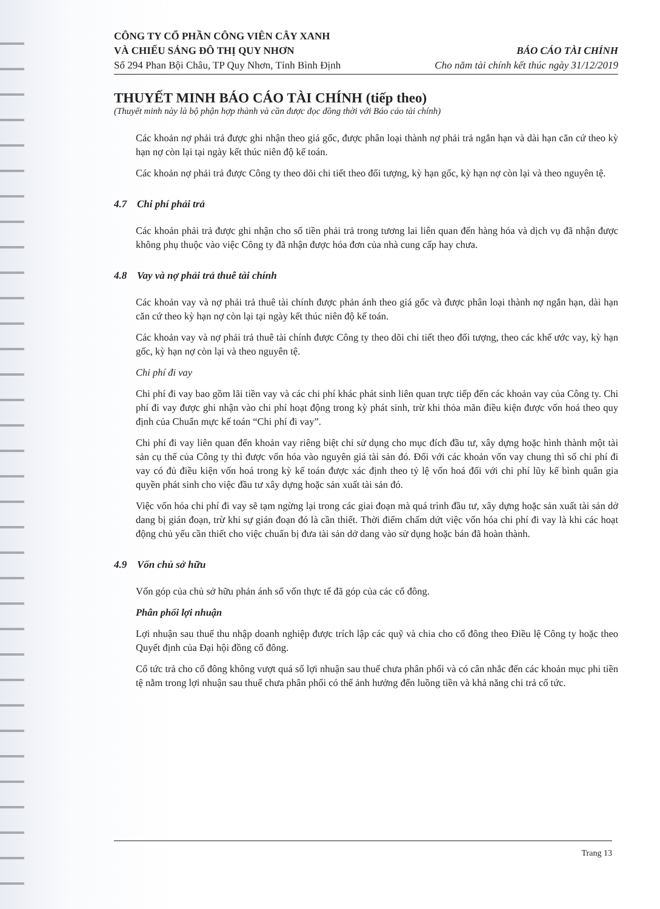CÔNG TY CỔ PHẦN CÔNG VIÊN CÂY XANH
VÀ CHIẾU SÁNG ĐÔ THỊ QUY NHƠN
Số 294 Phan Bội Châu, TP Quy Nhơn, Tỉnh Bình Định
BÁO CÁO TÀI CHÍNH
Cho năm tài chính kết thúc ngày 31/12/2019
THUYẾT MINH BÁO CÁO TÀI CHÍNH (tiếp theo)
(Thuyết minh này là bộ phận hợp thành và cần được đọc đồng thời với Báo cáo tài chính)
Các khoản nợ phải trả được ghi nhận theo giá gốc, được phân loại thành nợ phải trả ngắn hạn và dài hạn căn cứ theo kỳ hạn nợ còn lại tại ngày kết thúc niên độ kế toán.
Các khoản nợ phải trả được Công ty theo dõi chi tiết theo đối tượng, kỳ hạn gốc, kỳ hạn nợ còn lại và theo nguyên tệ.
4.7 Chi phí phải trả
Các khoản phải trả được ghi nhận cho số tiền phải trả trong tương lai liên quan đến hàng hóa và dịch vụ đã nhận được không phụ thuộc vào việc Công ty đã nhận được hóa đơn của nhà cung cấp hay chưa.
4.8 Vay và nợ phải trả thuê tài chính
Các khoản vay và nợ phải trả thuê tài chính được phản ánh theo giá gốc và được phân loại thành nợ ngắn hạn, dài hạn căn cứ theo kỳ hạn nợ còn lại tại ngày kết thúc niên độ kế toán.
Các khoản vay và nợ phải trả thuê tài chính được Công ty theo dõi chi tiết theo đối tượng, theo các khế ước vay, kỳ hạn gốc, kỳ hạn nợ còn lại và theo nguyên tệ.
Chi phí đi vay
Chi phí đi vay bao gồm lãi tiền vay và các chi phí khác phát sinh liên quan trực tiếp đến các khoản vay của Công ty. Chi phí đi vay được ghi nhận vào chi phí hoạt động trong kỳ phát sinh, trừ khi thỏa mãn điều kiện được vốn hoá theo quy định của Chuẩn mực kế toán “Chi phí đi vay”.
Chi phí đi vay liên quan đến khoản vay riêng biệt chỉ sử dụng cho mục đích đầu tư, xây dựng hoặc hình thành một tài sản cụ thể của Công ty thì được vốn hóa vào nguyên giá tài sản đó. Đối với các khoản vốn vay chung thì số chi phí đi vay có đủ điều kiện vốn hoá trong kỳ kế toán được xác định theo tỷ lệ vốn hoá đối với chi phí lũy kế bình quân gia quyền phát sinh cho việc đầu tư xây dựng hoặc sản xuất tài sản đó.
Việc vốn hóa chi phí đi vay sẽ tạm ngừng lại trong các giai đoạn mà quá trình đầu tư, xây dựng hoặc sản xuất tài sản dở dang bị gián đoạn, trừ khi sự gián đoạn đó là cần thiết. Thời điểm chấm dứt việc vốn hóa chi phí đi vay là khi các hoạt động chủ yếu cần thiết cho việc chuẩn bị đưa tài sản dở dang vào sử dụng hoặc bán đã hoàn thành.
4.9 Vốn chủ sở hữu
Vốn góp của chủ sở hữu phản ánh số vốn thực tế đã góp của các cổ đông.
Phân phối lợi nhuận
Lợi nhuận sau thuế thu nhập doanh nghiệp được trích lập các quỹ và chia cho cổ đông theo Điều lệ Công ty hoặc theo Quyết định của Đại hội đồng cổ đông.
Cổ tức trả cho cổ đông không vượt quá số lợi nhuận sau thuế chưa phân phối và có cân nhắc đến các khoản mục phi tiền tệ nằm trong lợi nhuận sau thuế chưa phân phối có thể ảnh hưởng đến luồng tiền và khả năng chi trả cổ tức.
Trang 13